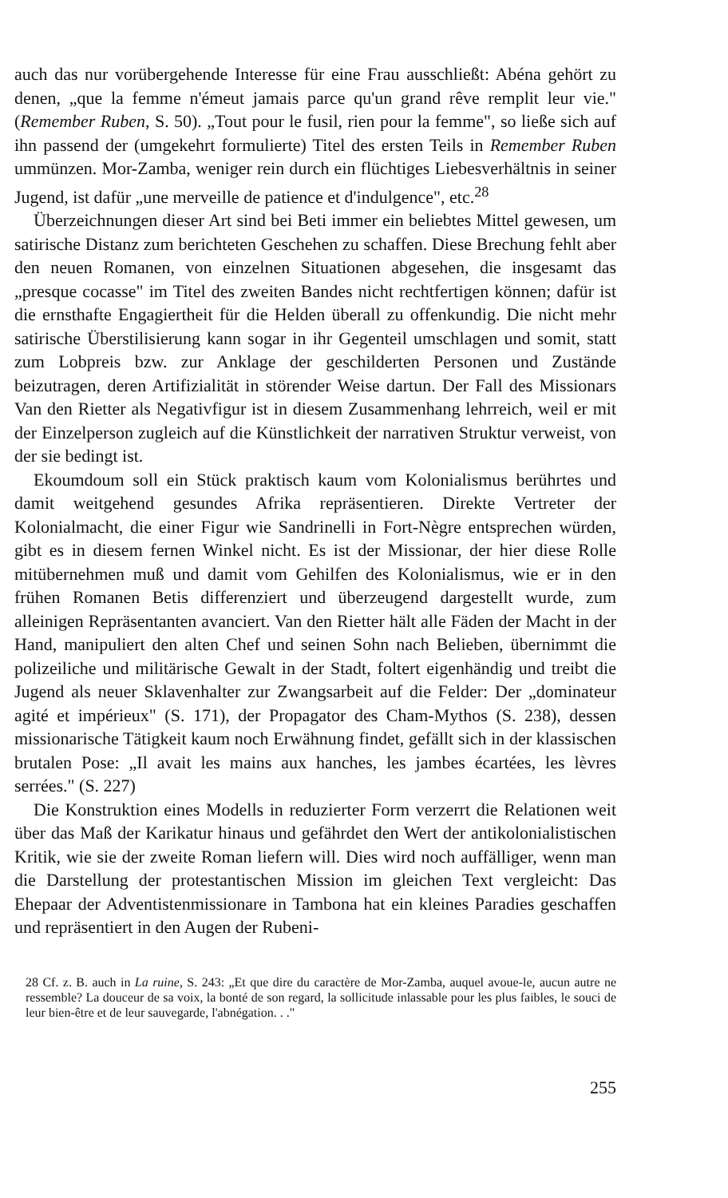auch das nur vorübergehende Interesse für eine Frau ausschließt: Abéna gehört zu denen, „que la femme n'émeut jamais parce qu'un grand rêve remplit leur vie." (Remember Ruben, S. 50). „Tout pour le fusil, rien pour la femme", so ließe sich auf ihn passend der (umgekehrt formulierte) Titel des ersten Teils in Remember Ruben ummünzen. Mor-Zamba, weniger rein durch ein flüchtiges Liebesverhältnis in seiner Jugend, ist dafür „une merveille de patience et d'indulgence", etc.<sup>28</sup>
Überzeichnungen dieser Art sind bei Beti immer ein beliebtes Mittel gewesen, um satirische Distanz zum berichteten Geschehen zu schaffen. Diese Brechung fehlt aber den neuen Romanen, von einzelnen Situationen abgesehen, die insgesamt das „presque cocasse" im Titel des zweiten Bandes nicht rechtfertigen können; dafür ist die ernsthafte Engagiertheit für die Helden überall zu offenkundig. Die nicht mehr satirische Überstilisierung kann sogar in ihr Gegenteil umschlagen und somit, statt zum Lobpreis bzw. zur Anklage der geschilderten Personen und Zustände beizutragen, deren Artifizialität in störender Weise dartun. Der Fall des Missionars Van den Rietter als Negativfigur ist in diesem Zusammenhang lehrreich, weil er mit der Einzelperson zugleich auf die Künstlichkeit der narrativen Struktur verweist, von der sie bedingt ist.
Ekoumdoum soll ein Stück praktisch kaum vom Kolonialismus berührtes und damit weitgehend gesundes Afrika repräsentieren. Direkte Vertreter der Kolonialmacht, die einer Figur wie Sandrinelli in Fort-Nègre entsprechen würden, gibt es in diesem fernen Winkel nicht. Es ist der Missionar, der hier diese Rolle mitübernehmen muß und damit vom Gehilfen des Kolonialismus, wie er in den frühen Romanen Betis differenziert und überzeugend dargestellt wurde, zum alleinigen Repräsentanten avanciert. Van den Rietter hält alle Fäden der Macht in der Hand, manipuliert den alten Chef und seinen Sohn nach Belieben, übernimmt die polizeiliche und militärische Gewalt in der Stadt, foltert eigenhändig und treibt die Jugend als neuer Sklavenhalter zur Zwangsarbeit auf die Felder: Der „dominateur agité et impérieux" (S. 171), der Propagator des Cham-Mythos (S. 238), dessen missionarische Tätigkeit kaum noch Erwähnung findet, gefällt sich in der klassischen brutalen Pose: „Il avait les mains aux hanches, les jambes écartées, les lèvres serrées." (S. 227)
Die Konstruktion eines Modells in reduzierter Form verzerrt die Relationen weit über das Maß der Karikatur hinaus und gefährdet den Wert der antikolonialistischen Kritik, wie sie der zweite Roman liefern will. Dies wird noch auffälliger, wenn man die Darstellung der protestantischen Mission im gleichen Text vergleicht: Das Ehepaar der Adventistenmissionare in Tambona hat ein kleines Paradies geschaffen und repräsentiert in den Augen der Rubeni-
28 Cf. z. B. auch in La ruine, S. 243: „Et que dire du caractère de Mor-Zamba, auquel avoue-le, aucun autre ne ressemble? La douceur de sa voix, la bonté de son regard, la sollicitude inlassable pour les plus faibles, le souci de leur bien-être et de leur sauvegarde, l'abnégation. . ."
255